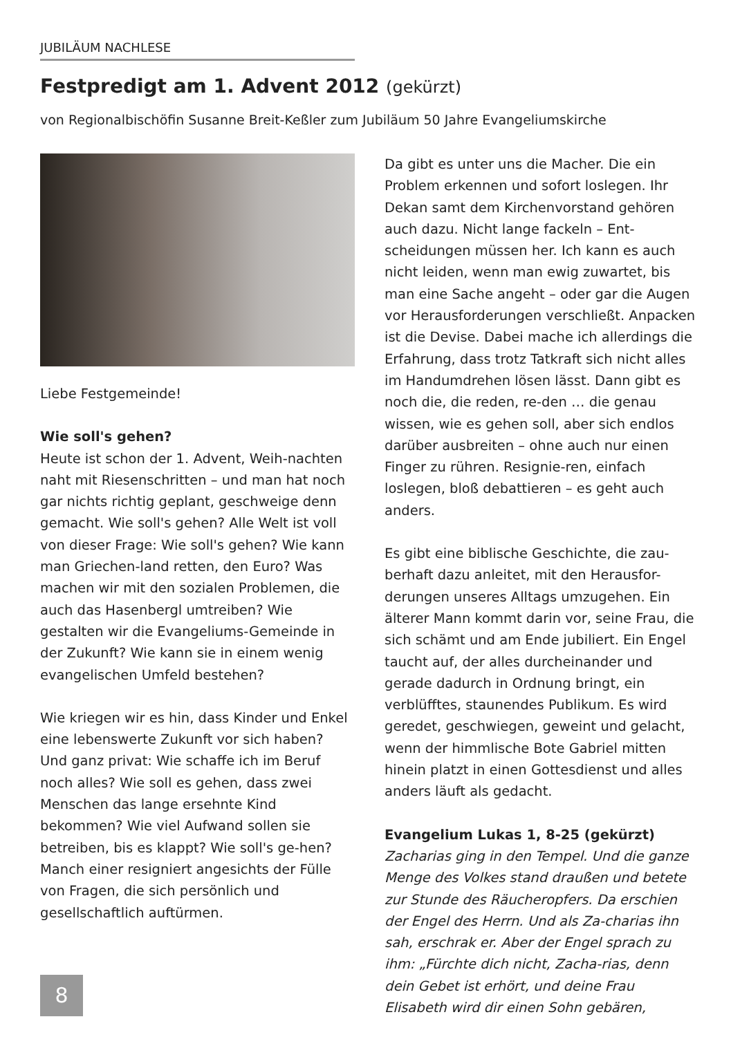JUBILÄUM NACHLESE
Festpredigt am 1. Advent 2012 (gekürzt)
von Regionalbischöfin Susanne Breit-Keßler zum Jubiläum 50 Jahre Evangeliumskirche
Liebe Festgemeinde!
Wie soll's gehen?
Heute ist schon der 1. Advent, Weih-nachten naht mit Riesenschritten – und man hat noch gar nichts richtig geplant, geschweige denn gemacht. Wie soll's gehen? Alle Welt ist voll von dieser Frage: Wie soll's gehen? Wie kann man Griechen-land retten, den Euro? Was machen wir mit den sozialen Problemen, die auch das Hasenbergl umtreiben? Wie gestalten wir die Evangeliums-Gemeinde in der Zukunft? Wie kann sie in einem wenig evangelischen Umfeld bestehen?
Wie kriegen wir es hin, dass Kinder und Enkel eine lebenswerte Zukunft vor sich haben? Und ganz privat: Wie schaffe ich im Beruf noch alles? Wie soll es gehen, dass zwei Menschen das lange ersehnte Kind bekommen? Wie viel Aufwand sollen sie betreiben, bis es klappt? Wie soll's ge-hen? Manch einer resigniert angesichts der Fülle von Fragen, die sich persönlich und gesellschaftlich auftürmen.
Da gibt es unter uns die Macher. Die ein Problem erkennen und sofort loslegen. Ihr Dekan samt dem Kirchenvorstand gehören auch dazu. Nicht lange fackeln – Ent-scheidungen müssen her. Ich kann es auch nicht leiden, wenn man ewig zuwartet, bis man eine Sache angeht – oder gar die Augen vor Herausforderungen verschließt. Anpacken ist die Devise. Dabei mache ich allerdings die Erfahrung, dass trotz Tatkraft sich nicht alles im Handumdrehen lösen lässt. Dann gibt es noch die, die reden, re-den … die genau wissen, wie es gehen soll, aber sich endlos darüber ausbreiten – ohne auch nur einen Finger zu rühren. Resignie-ren, einfach loslegen, bloß debattieren – es geht auch anders.
Es gibt eine biblische Geschichte, die zau-berhaft dazu anleitet, mit den Herausfor-derungen unseres Alltags umzugehen. Ein älterer Mann kommt darin vor, seine Frau, die sich schämt und am Ende jubiliert. Ein Engel taucht auf, der alles durcheinander und gerade dadurch in Ordnung bringt, ein verblüfftes, staunendes Publikum. Es wird geredet, geschwiegen, geweint und gelacht, wenn der himmlische Bote Gabriel mitten hinein platzt in einen Gottesdienst und alles anders läuft als gedacht.
Evangelium Lukas 1, 8-25 (gekürzt)
Zacharias ging in den Tempel. Und die ganze Menge des Volkes stand draußen und betete zur Stunde des Räucheropfers. Da erschien der Engel des Herrn. Und als Za-charias ihn sah, erschrak er. Aber der Engel sprach zu ihm: „Fürchte dich nicht, Zacha-rias, denn dein Gebet ist erhört, und deine Frau Elisabeth wird dir einen Sohn gebären,
8